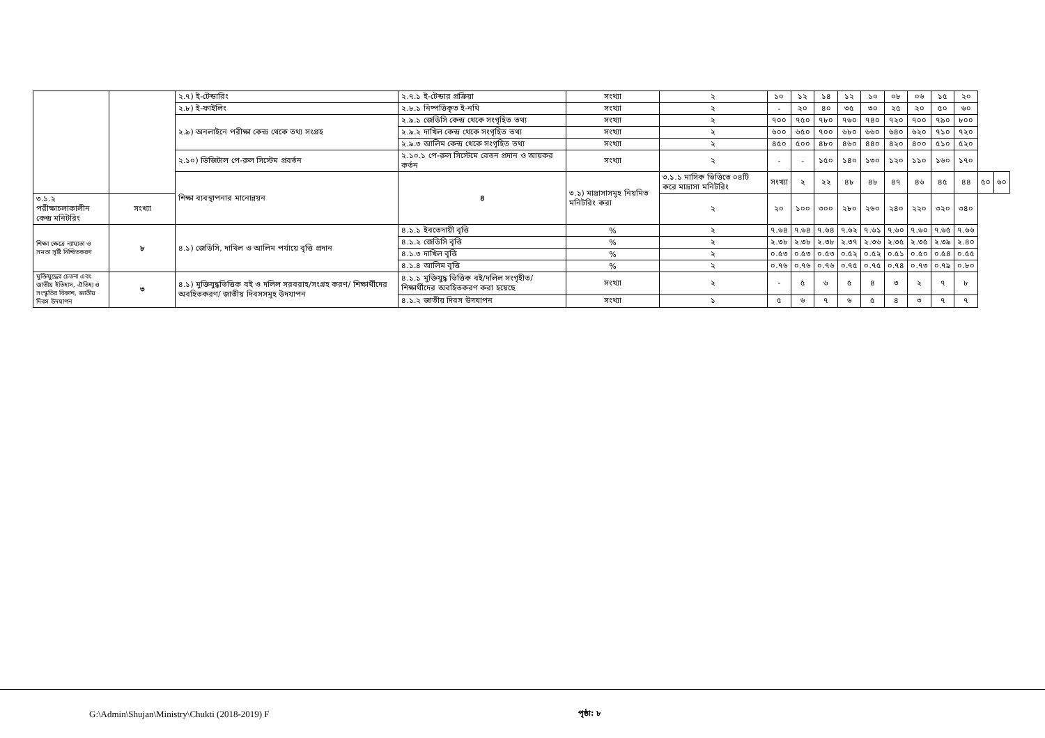| | | ২.৭) ই-টেন্ডারিং | ২.৭.১ ই-টেন্ডার প্রক্রিয়া | সংখ্যা | ২ | ১০ | ১২ | ১৪ | ১২ | ১০ | ০৮ | ০৬ | ১৫ | ২০ | | |
| | | ২.৮) ই-ফাইলিং | ২.৮.১ নিষ্পত্তিকৃত ই-নথি | সংখ্যা | ২ | - | ২০ | ৪০ | ৩৫ | ৩০ | ২৫ | ২০ | ৫০ | ৬০ | | |
| | | ২.৯) অনলাইনে পরীক্ষা কেন্দ্র থেকে তথ্য সংগ্রহ | ২.৯.১ জেডিসি কেন্দ্র থেকে সংগৃহিত তথ্য | সংখ্যা | ২ | ৭০০ | ৭৫০ | ৭৮০ | ৭৬০ | ৭৪০ | ৭২০ | ৭০০ | ৭৯০ | ৮০০ | | |
| | | | ২.৯.২ দাখিল কেন্দ্র থেকে সংগৃহিত তথ্য | সংখ্যা | ২ | ৬০০ | ৬৫০ | ৭০০ | ৬৮০ | ৬৬০ | ৬৪০ | ৬২০ | ৭১০ | ৭২০ | | |
| | | | ২.৯.৩ আলিম কেন্দ্র থেকে সংগৃহিত তথ্য | সংখ্যা | ২ | ৪৫০ | ৫০০ | ৪৮০ | ৪৬০ | ৪৪০ | ৪২০ | ৪০০ | ৫১০ | ৫২০ | | |
| | | ২.১০) ডিজিটাল পে-রুল সিস্টেম প্রবর্তন | ২.১০.১ পে-রুল সিস্টেমে বেতন প্রদান ও আয়কর কর্তন | সংখ্যা | ২ | - | - | ১৫০ | ১৪০ | ১৩০ | ১২০ | ১১০ | ১৬০ | ১৭০ | | |
| | | শিক্ষা ব্যবস্থাপনার মানোন্নয়ন | ৪ | ৩.১) মাদ্রাসাসমূহ নিয়মিত মনিটরিং করা | ৩.১.১ মাসিক ভিত্তিতে ০৪টি করে মাদ্রাসা মনিটরিং | সংখ্যা | ২ | ২২ | ৪৮ | ৪৮ | ৪৭ | ৪৬ | ৪৫ | ৪৪ | ৫০ | ৬০ |
| ৩.১.২ পরীক্ষাচলাকালীন কেন্দ্র মনিটরিং | সংখ্যা | | | | ২ | ২০ | ১০০ | ৩০০ | ২৮০ | ২৬০ | ২৪০ | ২২০ | ৩২০ | ৩৪০ | | |
| শিক্ষা ক্ষেত্রে ন্যায্যতা ও সমতা সৃষ্টি নিশ্চিতকরণ | ৮ | ৪.১) জেডিসি, দাখিল ও আলিম পর্যায়ে বৃত্তি প্রদান | ৪.১.১ ইবতেদায়ী বৃত্তি | % | ২ | ৭.৬৪ | ৭.৬৪ | ৭.৬৪ | ৭.৬২ | ৭.৬১ | ৭.৬০ | ৭.৬০ | ৭.৬৫ | ৭.৬৬ | | |
| | | | ৪.১.২ জেডিসি বৃত্তি | % | ২ | ২.৩৮ | ২.৩৮ | ২.৩৮ | ২.৩৭ | ২.৩৬ | ২.৩৫ | ২.৩৫ | ২.৩৯ | ২.৪০ | | |
| | | | ৪.১.৩ দাখিল বৃত্তি | % | ২ | ০.৫৩ | ০.৫৩ | ০.৫৩ | ০.৫২ | ০.৫২ | ০.৫১ | ০.৫০ | ০.৫৪ | ০.৫৫ | | |
| | | | ৪.১.৪ আলিম বৃত্তি | % | ২ | ০.৭৬ | ০.৭৬ | ০.৭৬ | ০.৭৫ | ০.৭৫ | ০.৭৪ | ০.৭৩ | ০.৭৯ | ০.৮০ | | |
| মুক্তিযুদ্ধের চেতনা এবং জাতীয় ইতিহাস, ঐতিহ্য ও সংস্কৃতির বিকাশ, জাতীয় দিবস উদযাপন | ৩ | ৪.১) মুক্তিযুদ্ধভিত্তিক বই ও দলিল সরবরাহ/সংগ্রহ করণ/ শিক্ষার্থীদের অবহিতকরণ/ জাতীয় দিবসসমূহ উদযাপন | ৪.১.১ মুক্তিযুদ্ধ ভিত্তিক বই/দলিল সংগৃহীত/ শিক্ষার্থীদের অবহিতকরণ করা হয়েছে | সংখ্যা | ২ | - | ৫ | ৬ | ৫ | ৪ | ৩ | ২ | ৭ | ৮ | | |
| | | | ৪.১.২ জাতীয় দিবস উদযাপন | সংখ্যা | ১ | ৫ | ৬ | ৭ | ৬ | ৫ | ৪ | ৩ | ৭ | ৭ | | |
G:\Admin\Shujan\Ministry\Chukti (2018-2019) F
পৃষ্ঠা: ৮